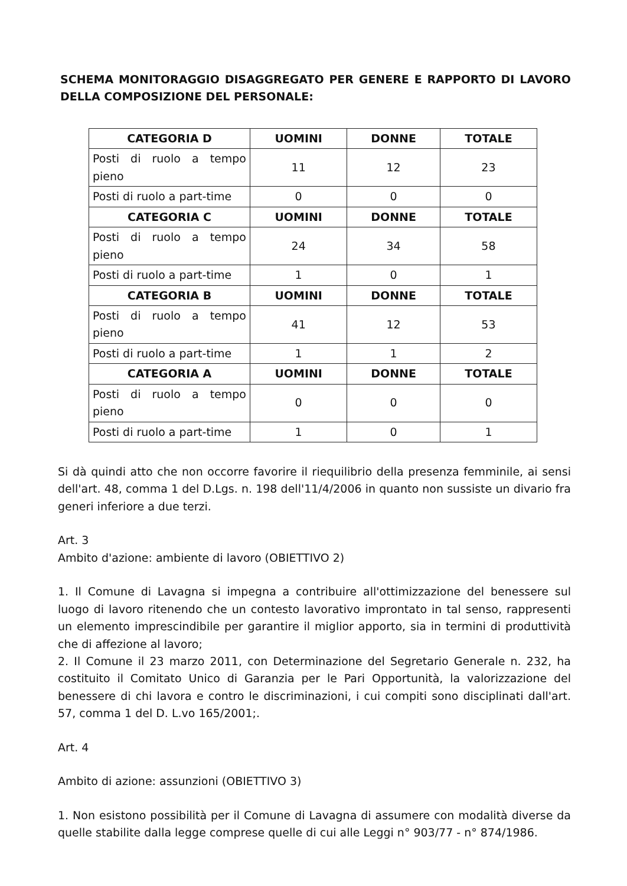SCHEMA MONITORAGGIO DISAGGREGATO PER GENERE E RAPPORTO DI LAVORO DELLA COMPOSIZIONE DEL PERSONALE:
| CATEGORIA D | UOMINI | DONNE | TOTALE |
| --- | --- | --- | --- |
| Posti di ruolo a tempo pieno | 11 | 12 | 23 |
| Posti di ruolo a part-time | 0 | 0 | 0 |
| CATEGORIA C | UOMINI | DONNE | TOTALE |
| Posti di ruolo a tempo pieno | 24 | 34 | 58 |
| Posti di ruolo a part-time | 1 | 0 | 1 |
| CATEGORIA B | UOMINI | DONNE | TOTALE |
| Posti di ruolo a tempo pieno | 41 | 12 | 53 |
| Posti di ruolo a part-time | 1 | 1 | 2 |
| CATEGORIA A | UOMINI | DONNE | TOTALE |
| Posti di ruolo a tempo pieno | 0 | 0 | 0 |
| Posti di ruolo a part-time | 1 | 0 | 1 |
Si dà quindi atto che non occorre favorire il riequilibrio della presenza femminile, ai sensi dell'art. 48, comma 1 del D.Lgs. n. 198 dell'11/4/2006 in quanto non sussiste un divario fra generi inferiore a due terzi.
Art. 3
Ambito d'azione: ambiente di lavoro (OBIETTIVO 2)
1. Il Comune di Lavagna si impegna a contribuire all'ottimizzazione del benessere sul luogo di lavoro ritenendo che un contesto lavorativo improntato in tal senso, rappresenti un elemento imprescindibile per garantire il miglior apporto, sia in termini di produttività che di affezione al lavoro;
2. Il Comune il 23 marzo 2011, con Determinazione del Segretario Generale n. 232, ha costituito il Comitato Unico di Garanzia per le Pari Opportunità, la valorizzazione del benessere di chi lavora e contro le discriminazioni, i cui compiti sono disciplinati dall'art. 57, comma 1 del D. L.vo 165/2001;.
Art. 4
Ambito di azione: assunzioni (OBIETTIVO 3)
1. Non esistono possibilità per il Comune di Lavagna di assumere con modalità diverse da quelle stabilite dalla legge comprese quelle di cui alle Leggi n° 903/77 - n° 874/1986.